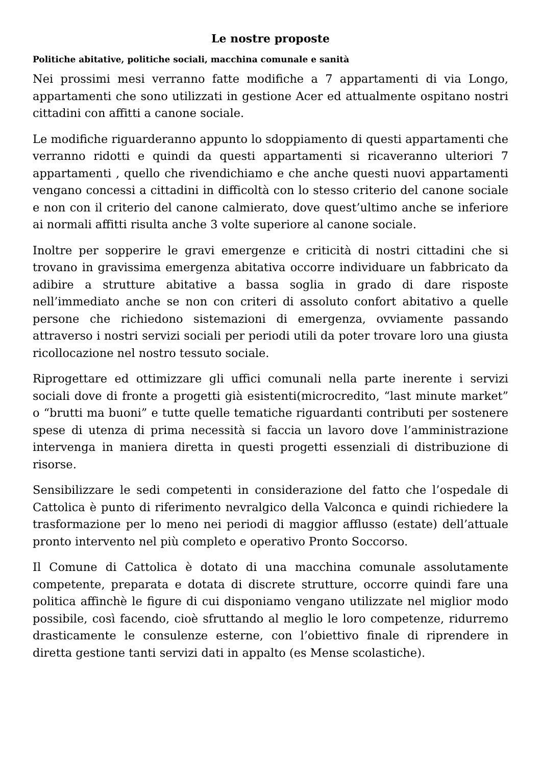Le nostre proposte
Politiche abitative, politiche sociali, macchina comunale e sanità
Nei prossimi mesi verranno fatte modifiche a 7 appartamenti di via Longo, appartamenti che sono utilizzati in gestione Acer ed attualmente ospitano nostri cittadini con affitti a canone sociale.
Le modifiche riguarderanno appunto lo sdoppiamento di questi appartamenti che verranno ridotti e quindi da questi appartamenti si ricaveranno ulteriori 7 appartamenti , quello che rivendichiamo e che anche questi nuovi appartamenti vengano concessi a cittadini in difficoltà con lo stesso criterio del canone sociale e non con il criterio del canone calmierato, dove quest’ultimo anche se inferiore ai normali affitti risulta anche 3 volte superiore al canone sociale.
Inoltre per sopperire le gravi emergenze e criticità di nostri cittadini che si trovano in gravissima emergenza abitativa occorre individuare un fabbricato da adibire a strutture abitative a bassa soglia in grado di dare risposte nell’immediato anche se non con criteri di assoluto confort abitativo a quelle persone che richiedono sistemazioni di emergenza, ovviamente passando attraverso i nostri servizi sociali per periodi utili da poter trovare loro una giusta ricollocazione nel nostro tessuto sociale.
Riprogettare ed ottimizzare gli uffici comunali nella parte inerente i servizi sociali dove di fronte a progetti già esistenti(microcredito, “last minute market” o “brutti ma buoni” e tutte quelle tematiche riguardanti contributi per sostenere spese di utenza di prima necessità si faccia un lavoro dove l’amministrazione intervenga in maniera diretta in questi progetti essenziali di distribuzione di risorse.
Sensibilizzare le sedi competenti in considerazione del fatto che l’ospedale di Cattolica è punto di riferimento nevralgico della Valconca e quindi richiedere la trasformazione per lo meno nei periodi di maggior afflusso (estate) dell’attuale pronto intervento nel più completo e operativo Pronto Soccorso.
Il Comune di Cattolica è dotato di una macchina comunale assolutamente competente, preparata e dotata di discrete strutture, occorre quindi fare una politica affinchè le figure di cui disponiamo vengano utilizzate nel miglior modo possibile, così facendo, cioè sfruttando al meglio le loro competenze, ridurremo drasticamente le consulenze esterne, con l’obiettivo finale di riprendere in diretta gestione tanti servizi dati in appalto (es Mense scolastiche).